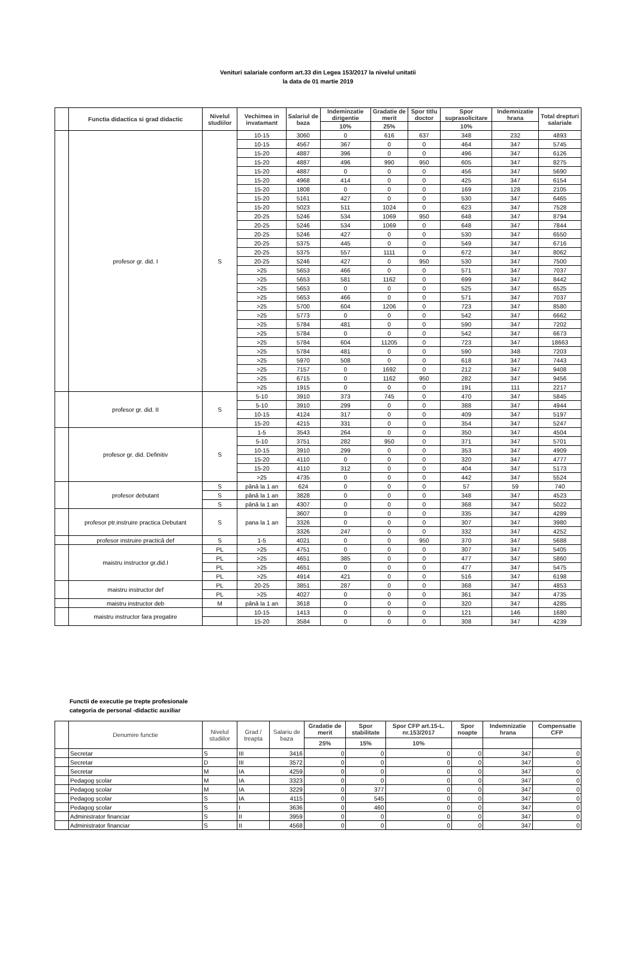Venituri salariale conform art.33 din Legea 153/2017 la nivelul unitatii
la data de 01 martie 2019
| | Functia didactica si grad didactic | Nivelul studiilor | Vechimea in invatamant | Salariul de baza | Indeminzatie dirigentie | Gradatie de merit | Spor titlu doctor | Spor suprasolicitare | Indemnizatie hrana | Total drepturi salariale |
| --- | --- | --- | --- | --- | --- | --- | --- | --- | --- | --- |
| | | | | | 10% | 25% | | 10% | | |
| | profesor gr. did. I | S | 10-15 | 3060 | 0 | 616 | 637 | 348 | 232 | 4893 |
| | | | 10-15 | 4567 | 367 | 0 | 0 | 464 | 347 | 5745 |
| | | | 15-20 | 4887 | 396 | 0 | 0 | 496 | 347 | 6126 |
| | | | 15-20 | 4887 | 496 | 990 | 950 | 605 | 347 | 8275 |
| | | | 15-20 | 4887 | 0 | 0 | 0 | 456 | 347 | 5690 |
| | | | 15-20 | 4968 | 414 | 0 | 0 | 425 | 347 | 6154 |
| | | | 15-20 | 1808 | 0 | 0 | 0 | 169 | 128 | 2105 |
| | | | 15-20 | 5161 | 427 | 0 | 0 | 530 | 347 | 6465 |
| | | | 15-20 | 5023 | 511 | 1024 | 0 | 623 | 347 | 7528 |
| | | | 20-25 | 5246 | 534 | 1069 | 950 | 648 | 347 | 8794 |
| | | | 20-25 | 5246 | 534 | 1069 | 0 | 648 | 347 | 7844 |
| | | | 20-25 | 5246 | 427 | 0 | 0 | 530 | 347 | 6550 |
| | | | 20-25 | 5375 | 445 | 0 | 0 | 549 | 347 | 6716 |
| | | | 20-25 | 5375 | 557 | 1111 | 0 | 672 | 347 | 8062 |
| | | | 20-25 | 5246 | 427 | 0 | 950 | 530 | 347 | 7500 |
| | | | >25 | 5653 | 466 | 0 | 0 | 571 | 347 | 7037 |
| | | | >25 | 5653 | 581 | 1162 | 0 | 699 | 347 | 8442 |
| | | | >25 | 5653 | 0 | 0 | 0 | 525 | 347 | 6525 |
| | | | >25 | 5653 | 466 | 0 | 0 | 571 | 347 | 7037 |
| | | | >25 | 5700 | 604 | 1206 | 0 | 723 | 347 | 8580 |
| | | | >25 | 5773 | 0 | 0 | 0 | 542 | 347 | 6662 |
| | | | >25 | 5784 | 481 | 0 | 0 | 590 | 347 | 7202 |
| | | | >25 | 5784 | 0 | 0 | 0 | 542 | 347 | 6673 |
| | | | >25 | 5784 | 604 | 11205 | 0 | 723 | 347 | 18663 |
| | | | >25 | 5784 | 481 | 0 | 0 | 590 | 348 | 7203 |
| | | | >25 | 5970 | 508 | 0 | 0 | 618 | 347 | 7443 |
| | | | >25 | 7157 | 0 | 1692 | 0 | 212 | 347 | 9408 |
| | | | >25 | 6715 | 0 | 1162 | 950 | 282 | 347 | 9456 |
| | | | >25 | 1915 | 0 | 0 | 0 | 191 | 111 | 2217 |
| | profesor gr. did. II | S | 5-10 | 3910 | 373 | 745 | 0 | 470 | 347 | 5845 |
| | | | 5-10 | 3910 | 299 | 0 | 0 | 388 | 347 | 4944 |
| | | | 10-15 | 4124 | 317 | 0 | 0 | 409 | 347 | 5197 |
| | | | 15-20 | 4215 | 331 | 0 | 0 | 354 | 347 | 5247 |
| | profesor gr. did. Definitiv | S | 1-5 | 3543 | 264 | 0 | 0 | 350 | 347 | 4504 |
| | | | 5-10 | 3751 | 282 | 950 | 0 | 371 | 347 | 5701 |
| | | | 10-15 | 3910 | 299 | 0 | 0 | 353 | 347 | 4909 |
| | | | 15-20 | 4110 | 0 | 0 | 0 | 320 | 347 | 4777 |
| | | | 15-20 | 4110 | 312 | 0 | 0 | 404 | 347 | 5173 |
| | | | >25 | 4735 | 0 | 0 | 0 | 442 | 347 | 5524 |
| | profesor debutant | S | până la 1 an | 624 | 0 | 0 | 0 | 57 | 59 | 740 |
| | | S | până la 1 an | 3828 | 0 | 0 | 0 | 348 | 347 | 4523 |
| | | S | până la 1 an | 4307 | 0 | 0 | 0 | 368 | 347 | 5022 |
| | profesor ptr.instruire practica Debutant | S | pana la 1 an | 3607 | 0 | 0 | 0 | 335 | 347 | 4289 |
| | | | | 3326 | 0 | 0 | 0 | 307 | 347 | 3980 |
| | | | | 3326 | 247 | 0 | 0 | 332 | 347 | 4252 |
| | profesor instruire practică def | S | 1-5 | 4021 | 0 | 0 | 950 | 370 | 347 | 5688 |
| | maistru instructor gr.did.I | PL | >25 | 4751 | 0 | 0 | 0 | 307 | 347 | 5405 |
| | | PL | >25 | 4651 | 385 | 0 | 0 | 477 | 347 | 5860 |
| | | PL | >25 | 4651 | 0 | 0 | 0 | 477 | 347 | 5475 |
| | | PL | >25 | 4914 | 421 | 0 | 0 | 516 | 347 | 6198 |
| | maistru instructor def | PL | 20-25 | 3851 | 287 | 0 | 0 | 368 | 347 | 4853 |
| | | PL | >25 | 4027 | 0 | 0 | 0 | 361 | 347 | 4735 |
| | maistru instructor deb | M | până la 1 an | 3618 | 0 | 0 | 0 | 320 | 347 | 4285 |
| | maistru instructor fara pregatire | | 10-15 | 1413 | 0 | 0 | 0 | 121 | 146 | 1680 |
| | | | 15-20 | 3584 | 0 | 0 | 0 | 308 | 347 | 4239 |
Functii de executie pe trepte profesionale
categoria de personal -didactic auxiliar
| | Denumire functie | Nivelul studiilor | Grad / treapta | Salariu de baza | Gradatie de merit | Spor stabilitate | Spor CFP art.15-L. nr.153/2017 | Spor noapte | Indemnizatie hrana | Compensatie CFP |
| --- | --- | --- | --- | --- | --- | --- | --- | --- | --- | --- |
| | | | | | 25% | 15% | 10% | | | |
| | Secretar | S | III | 3416 | 0 | 0 | 0 | 0 | 347 | 0 |
| | Secretar | D | III | 3572 | 0 | 0 | 0 | 0 | 347 | 0 |
| | Secretar | M | IA | 4259 | 0 | 0 | 0 | 0 | 347 | 0 |
| | Pedagog școlar | M | IA | 3323 | 0 | 0 | 0 | 0 | 347 | 0 |
| | Pedagog școlar | M | IA | 3229 | 0 | 377 | 0 | 0 | 347 | 0 |
| | Pedagog școlar | S | IA | 4115 | 0 | 545 | 0 | 0 | 347 | 0 |
| | Pedagog școlar | S | I | 3636 | 0 | 460 | 0 | 0 | 347 | 0 |
| | Administrator financiar | S | II | 3959 | 0 | 0 | 0 | 0 | 347 | 0 |
| | Administrator financiar | S | II | 4568 | 0 | 0 | 0 | 0 | 347 | 0 |